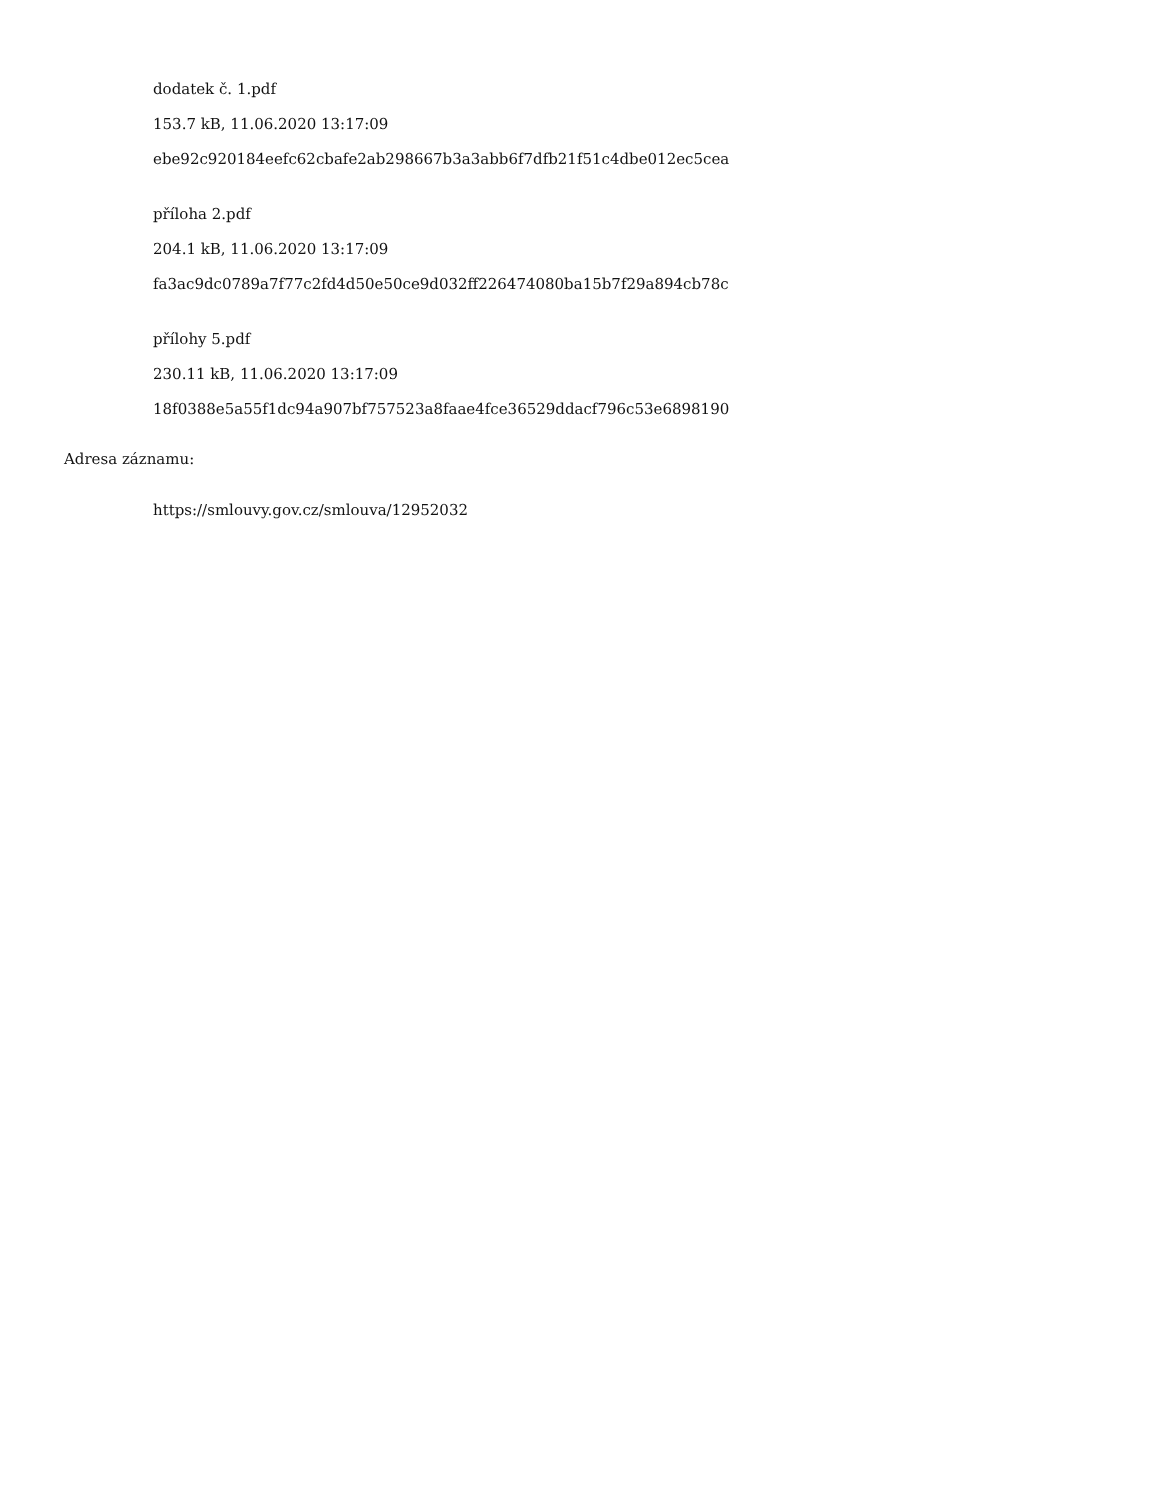dodatek č. 1.pdf
153.7 kB, 11.06.2020 13:17:09
ebe92c920184eefc62cbafe2ab298667b3a3abb6f7dfb21f51c4dbe012ec5cea
příloha 2.pdf
204.1 kB, 11.06.2020 13:17:09
fa3ac9dc0789a7f77c2fd4d50e50ce9d032ff226474080ba15b7f29a894cb78c
přílohy 5.pdf
230.11 kB, 11.06.2020 13:17:09
18f0388e5a55f1dc94a907bf757523a8faae4fce36529ddacf796c53e6898190
Adresa záznamu:
https://smlouvy.gov.cz/smlouva/12952032